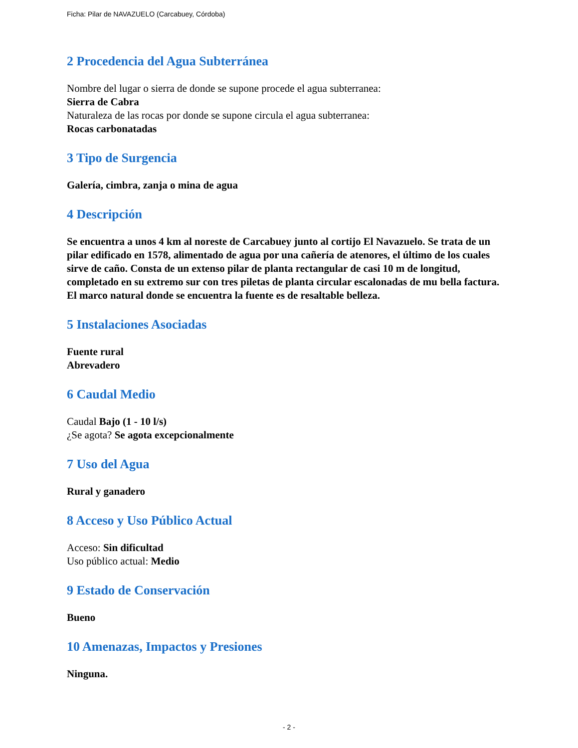Ficha: Pilar de NAVAZUELO (Carcabuey, Córdoba)
2 Procedencia del Agua Subterránea
Nombre del lugar o sierra de donde se supone procede el agua subterranea:
Sierra de Cabra
Naturaleza de las rocas por donde se supone circula el agua subterranea:
Rocas carbonatadas
3 Tipo de Surgencia
Galería, cimbra, zanja o mina de agua
4 Descripción
Se encuentra a unos 4 km al noreste de Carcabuey junto al cortijo El Navazuelo. Se trata de un pilar edificado en 1578, alimentado de agua por una cañería de atenores, el último de los cuales sirve de caño. Consta de un extenso pilar de planta rectangular de casi 10 m de longitud, completado en su extremo sur con tres piletas de planta circular escalonadas de mu bella factura.
El marco natural donde se encuentra la fuente es de resaltable belleza.
5 Instalaciones Asociadas
Fuente rural
Abrevadero
6 Caudal Medio
Caudal Bajo (1 - 10 l/s)
¿Se agota? Se agota excepcionalmente
7 Uso del Agua
Rural y ganadero
8 Acceso y Uso Público Actual
Acceso: Sin dificultad
Uso público actual: Medio
9 Estado de Conservación
Bueno
10 Amenazas, Impactos y Presiones
Ninguna.
- 2 -